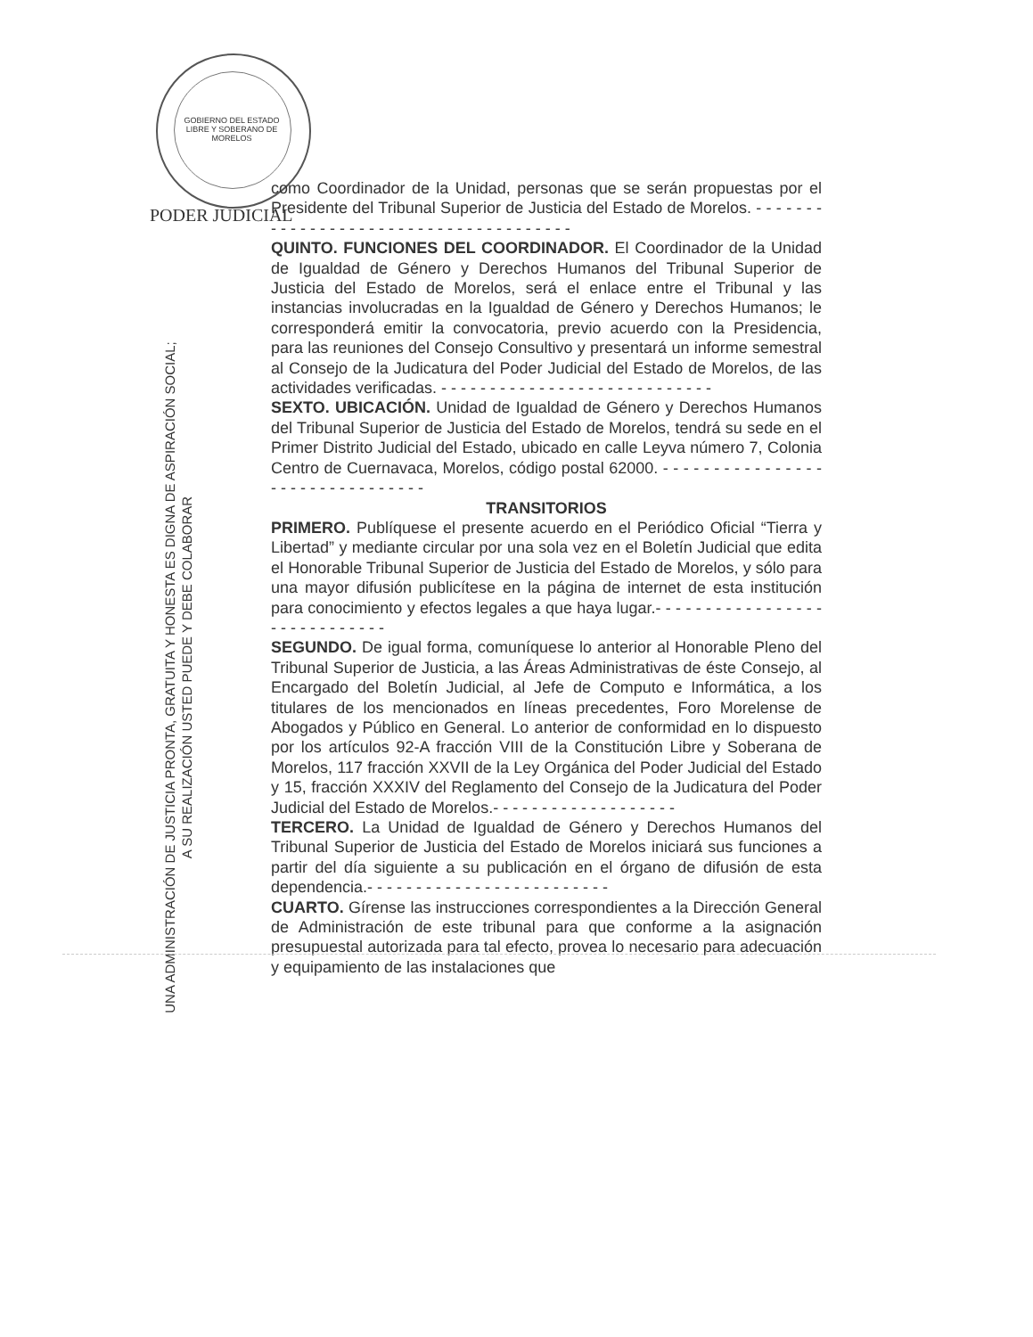GOBIERNO DEL ESTADO LIBRE Y SOBERANO DE MORELOS
PODER JUDICIAL
UNA ADMINISTRACIÓN DE JUSTICIA PRONTA, GRATUITA Y HONESTA ES DIGNA DE ASPIRACIÓN SOCIAL;
A SU REALIZACIÓN USTED PUEDE Y DEBE COLABORAR
como Coordinador de la Unidad, personas que se serán propuestas por el Presidente del Tribunal Superior de Justicia del Estado de Morelos. - - - - - - - - - - - - - - - - - - - - - - - - - - - - - - - - - - - - - -
QUINTO. FUNCIONES DEL COORDINADOR. El Coordinador de la Unidad de Igualdad de Género y Derechos Humanos del Tribunal Superior de Justicia del Estado de Morelos, será el enlace entre el Tribunal y las instancias involucradas en la Igualdad de Género y Derechos Humanos; le corresponderá emitir la convocatoria, previo acuerdo con la Presidencia, para las reuniones del Consejo Consultivo y presentará un informe semestral al Consejo de la Judicatura del Poder Judicial del Estado de Morelos, de las actividades verificadas. - - - - - - - - - - - - - - - - - - - - - - - - - - - -
SEXTO. UBICACIÓN. Unidad de Igualdad de Género y Derechos Humanos del Tribunal Superior de Justicia del Estado de Morelos, tendrá su sede en el Primer Distrito Judicial del Estado, ubicado en calle Leyva número 7, Colonia Centro de Cuernavaca, Morelos, código postal 62000. - - - - - - - - - - - - - - - - - - - - - - - - - - - - - - - -
TRANSITORIOS
PRIMERO. Publíquese el presente acuerdo en el Periódico Oficial “Tierra y Libertad” y mediante circular por una sola vez en el Boletín Judicial que edita el Honorable Tribunal Superior de Justicia del Estado de Morelos, y sólo para una mayor difusión publicítese en la página de internet de esta institución para conocimiento y efectos legales a que haya lugar.- - - - - - - - - - - - - - - - - - - - - - - - - - - - -
SEGUNDO. De igual forma, comuníquese lo anterior al Honorable Pleno del Tribunal Superior de Justicia, a las Áreas Administrativas de éste Consejo, al Encargado del Boletín Judicial, al Jefe de Computo e Informática, a los titulares de los mencionados en líneas precedentes, Foro Morelense de Abogados y Público en General. Lo anterior de conformidad en lo dispuesto por los artículos 92-A fracción VIII de la Constitución Libre y Soberana de Morelos, 117 fracción XXVII de la Ley Orgánica del Poder Judicial del Estado y 15, fracción XXXIV del Reglamento del Consejo de la Judicatura del Poder Judicial del Estado de Morelos.- - - - - - - - - - - - - - - - - - -
TERCERO. La Unidad de Igualdad de Género y Derechos Humanos del Tribunal Superior de Justicia del Estado de Morelos iniciará sus funciones a partir del día siguiente a su publicación en el órgano de difusión de esta dependencia.- - - - - - - - - - - - - - - - - - - - - - - - -
CUARTO. Gírense las instrucciones correspondientes a la Dirección General de Administración de este tribunal para que conforme a la asignación presupuestal autorizada para tal efecto, provea lo necesario para adecuación y equipamiento de las instalaciones que